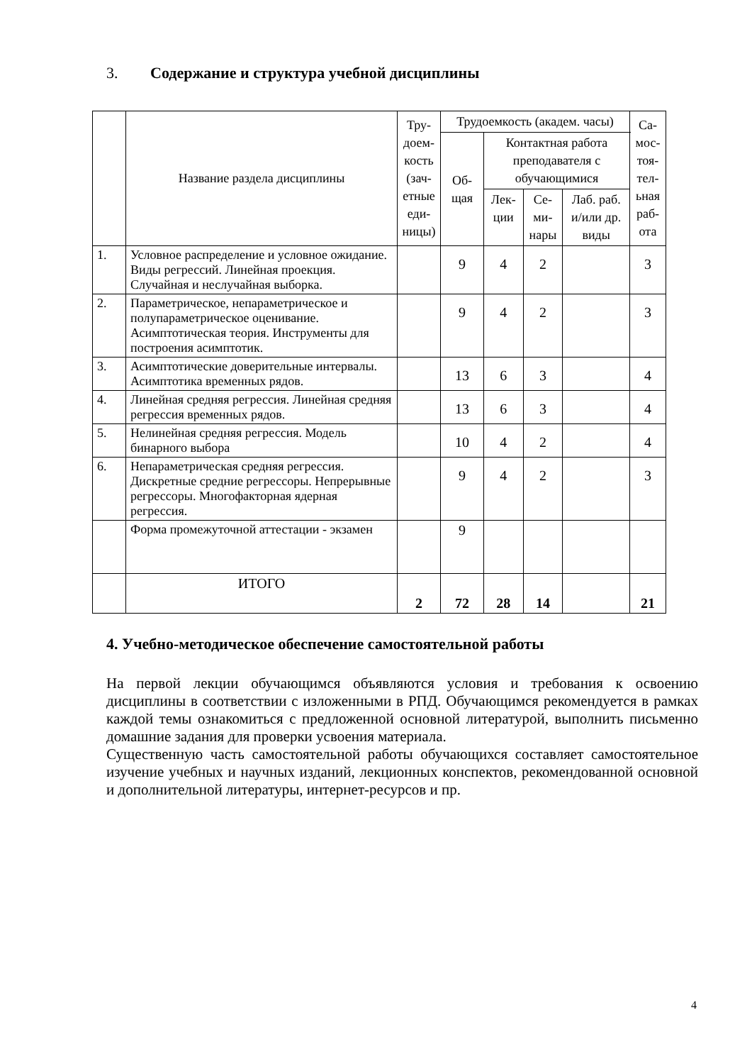3. Содержание и структура учебной дисциплины
| | Название раздела дисциплины | Тру­до­ем­ко­сть (зач­етн­ые еди­ниц­ы) | Трудоемкость (академ. часы) | | | | Са­мос­тоя­тел­ьна­я раб­ота |
| --- | --- | --- | --- | --- | --- | --- | --- |
| | | | Об­ща­я | Контактная работа преподавателя с обучающимися | | | |
| | | | | Лек­ции | Се­ми­на­ры | Лаб. раб. и/или др. виды | |
| 1. | Условное распределение и условное ожидание. Виды регрессий. Линейная проекция. Случайная и неслучайная выборка. | | 9 | 4 | 2 | | 3 |
| 2. | Параметрическое, непараметрическое и полупараметрическое оценивание. Асимптотическая теория. Инструменты для построения асимптотик. | | 9 | 4 | 2 | | 3 |
| 3. | Асимптотические доверительные интервалы. Асимптотика временных рядов. | | 13 | 6 | 3 | | 4 |
| 4. | Линейная средняя регрессия. Линейная средняя регрессия временных рядов. | | 13 | 6 | 3 | | 4 |
| 5. | Нелинейная средняя регрессия. Модель бинарного выбора | | 10 | 4 | 2 | | 4 |
| 6. | Непараметрическая средняя регрессия. Дискретные средние регрессоры. Непрерывные регрессоры. Многофакторная ядерная регрессия. | | 9 | 4 | 2 | | 3 |
| | Форма промежуточной аттестации - экзамен | | 9 | | | | |
| | ИТОГО | 2 | 72 | 28 | 14 | | 21 |
4. Учебно-методическое обеспечение самостоятельной работы
На первой лекции обучающимся объявляются условия и требования к освоению дисциплины в соответствии с изложенными в РПД. Обучающимся рекомендуется в рамках каждой темы ознакомиться с предложенной основной литературой, выполнить письменно домашние задания для проверки усвоения материала.
Существенную часть самостоятельной работы обучающихся составляет самостоятельное изучение учебных и научных изданий, лекционных конспектов, рекомендованной основной и дополнительной литературы, интернет-ресурсов и пр.
4